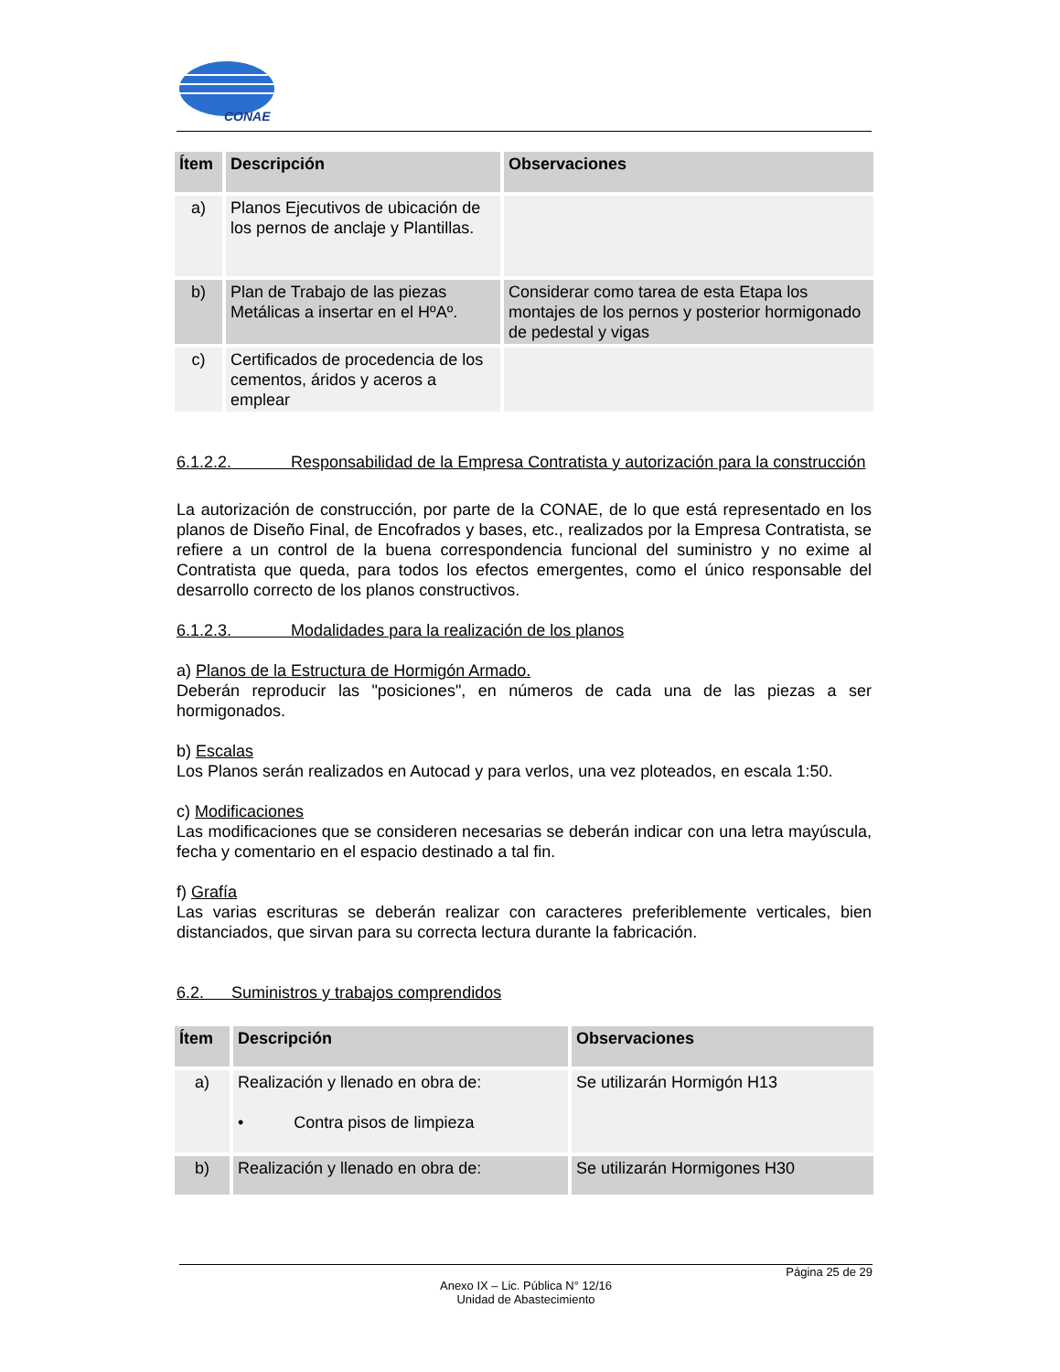CONAE
| Ítem | Descripción | Observaciones |
| --- | --- | --- |
| a) | Planos Ejecutivos de ubicación de los pernos de anclaje y Plantillas. | |
| b) | Plan de Trabajo de las piezas Metálicas a insertar en el HºAº. | Considerar como tarea de esta Etapa los montajes de los pernos y posterior hormigonado de pedestal y vigas |
| c) | Certificados de procedencia de los cementos, áridos y aceros a emplear | |
6.1.2.2. Responsabilidad de la Empresa Contratista y autorización para la construcción
La autorización de construcción, por parte de la CONAE, de lo que está representado en los planos de Diseño Final, de Encofrados y bases, etc., realizados por la Empresa Contratista, se refiere a un control de la buena correspondencia funcional del suministro y no exime al Contratista que queda, para todos los efectos emergentes, como el único responsable del desarrollo correcto de los planos constructivos.
6.1.2.3. Modalidades para la realización de los planos
a) Planos de la Estructura de Hormigón Armado.
Deberán reproducir las "posiciones", en números de cada una de las piezas a ser hormigonados.
b) Escalas
Los Planos serán realizados en Autocad y para verlos, una vez ploteados, en escala 1:50.
c) Modificaciones
Las modificaciones que se consideren necesarias se deberán indicar con una letra mayúscula, fecha y comentario en el espacio destinado a tal fin.
f) Grafía
Las varias escrituras se deberán realizar con caracteres preferiblemente verticales, bien distanciados, que sirvan para su correcta lectura durante la fabricación.
6.2. Suministros y trabajos comprendidos
| Ítem | Descripción | Observaciones |
| --- | --- | --- |
| a) | Realización y llenado en obra de: • Contra pisos de limpieza | Se utilizarán Hormigón H13 |
| b) | Realización y llenado en obra de: | Se utilizarán Hormigones H30 |
Página 25 de 29
Anexo IX – Lic. Pública N° 12/16
Unidad de Abastecimiento